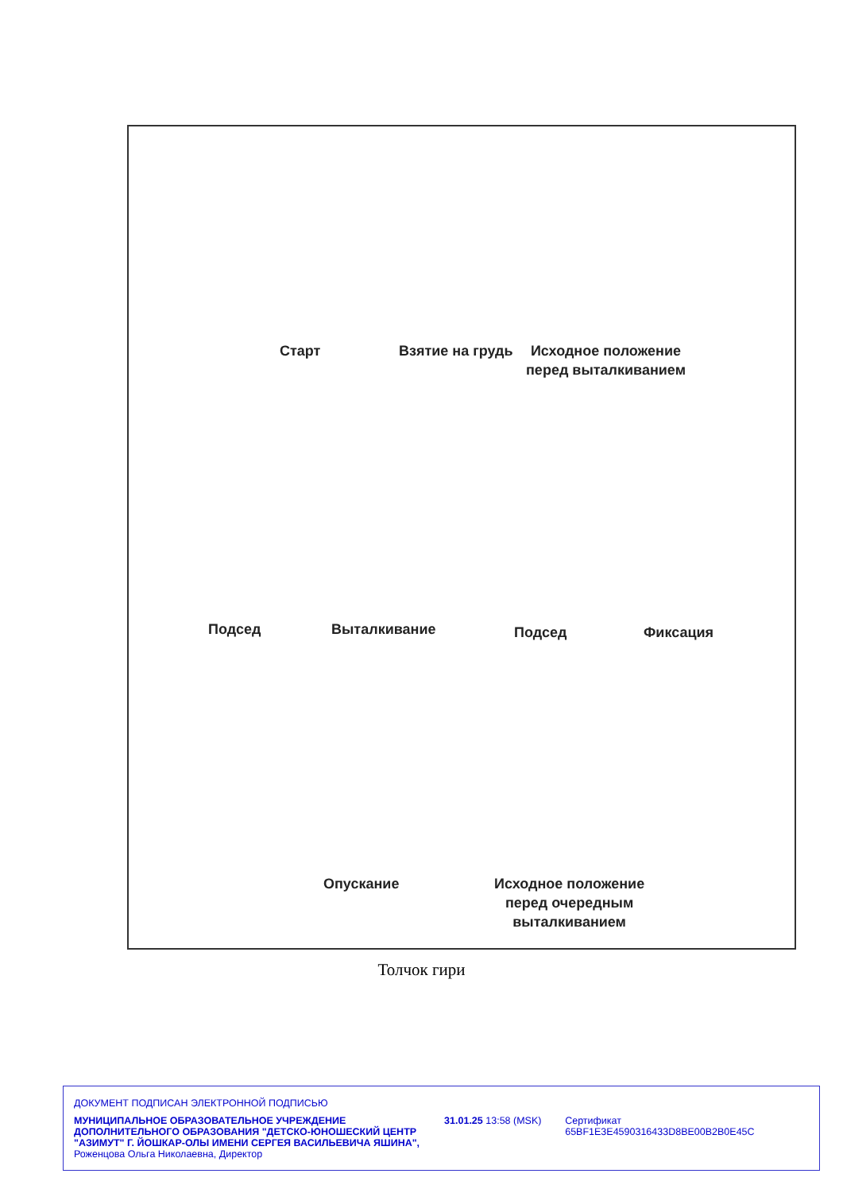Старт Взятие на грудь
Исходное положение
перед выталкиванием
Подсед Выталкивание Подсед Фиксация
Опускание
Исходное положение
перед очередным
выталкиванием
Толчок гири
ДОКУМЕНТ ПОДПИСАН ЭЛЕКТРОННОЙ ПОДПИСЬЮ
МУНИЦИПАЛЬНОЕ ОБРАЗОВАТЕЛЬНОЕ УЧРЕЖДЕНИЕ ДОПОЛНИТЕЛЬНОГО ОБРАЗОВАНИЯ "ДЕТСКО-ЮНОШЕСКИЙ ЦЕНТР "АЗИМУТ" Г. ЙОШКАР-ОЛЫ ИМЕНИ СЕРГЕЯ ВАСИЛЬЕВИЧА ЯШИНА",
Роженцова Ольга Николаевна, Директор
31.01.25 13:58 (MSK) Сертификат 65BF1E3E4590316433D8BE00B2B0E45C